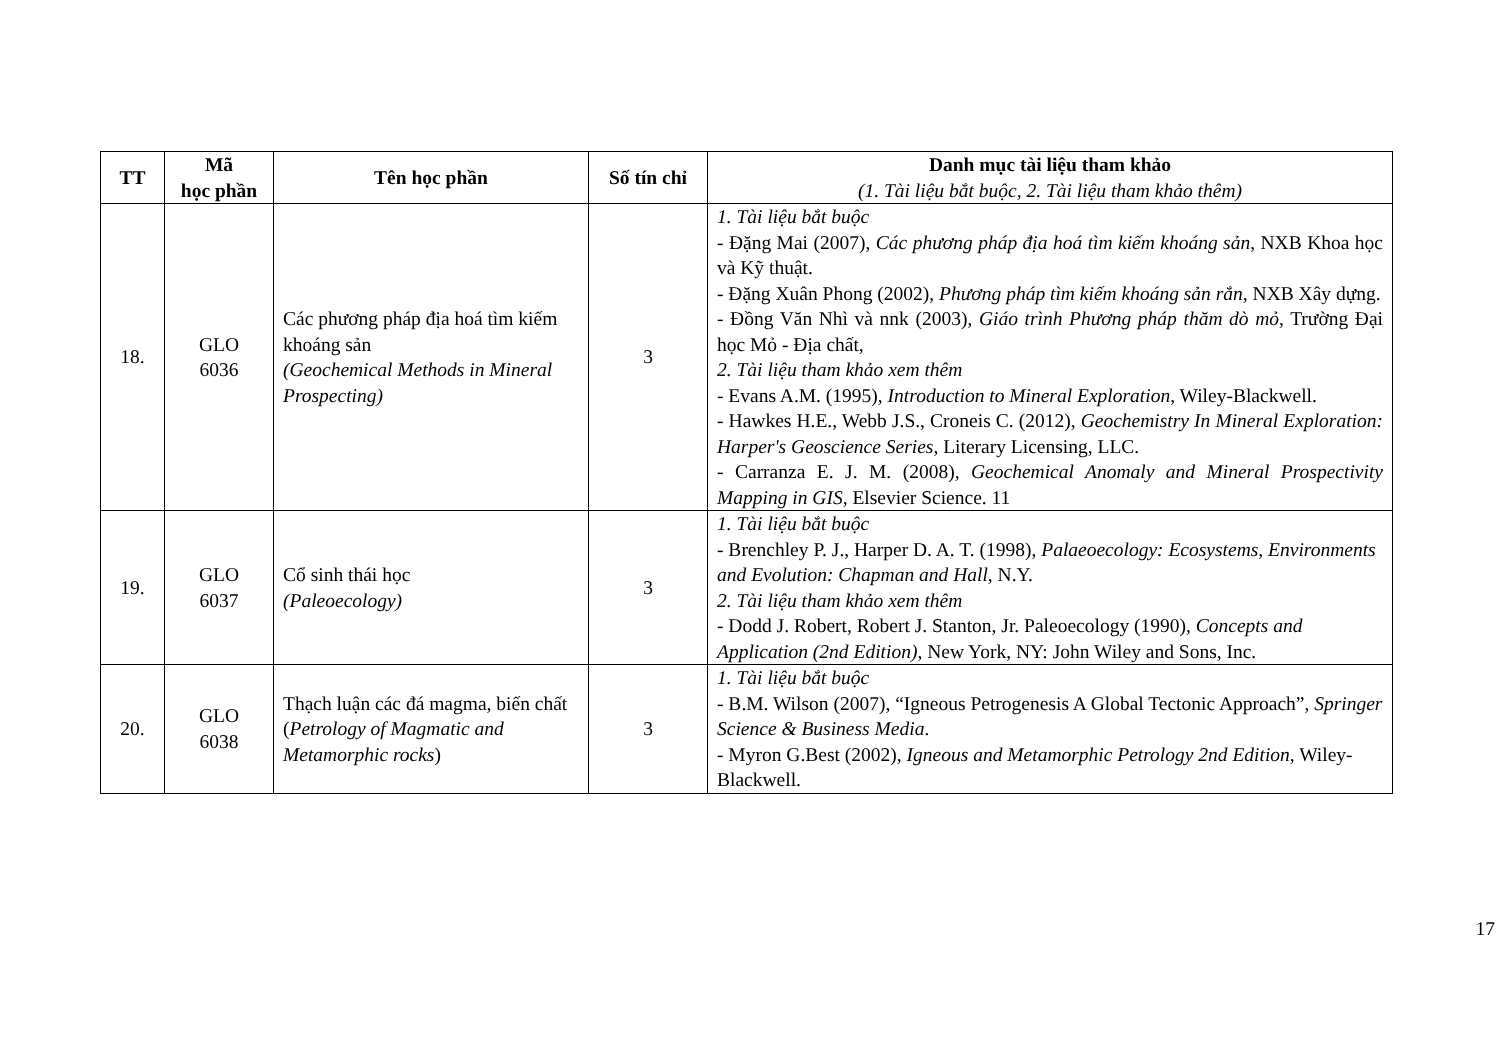| TT | Mã học phần | Tên học phần | Số tín chỉ | Danh mục tài liệu tham khảo (1. Tài liệu bắt buộc, 2. Tài liệu tham khảo thêm) |
| --- | --- | --- | --- | --- |
| 18. | GLO 6036 | Các phương pháp địa hoá tìm kiếm khoáng sản (Geochemical Methods in Mineral Prospecting) | 3 | 1. Tài liệu bắt buộc - Đặng Mai (2007), Các phương pháp địa hoá tìm kiếm khoáng sản , NXB Khoa học và Kỹ thuật. - Đặng Xuân Phong (2002), Phương pháp tìm kiếm khoáng sản rắn , NXB Xây dựng. - Đồng Văn Nhì và nnk (2003), Giáo trình Phương pháp thăm dò mỏ , Trường Đại học Mỏ - Địa chất, 2. Tài liệu tham khảo xem thêm - Evans A.M. (1995), Introduction to Mineral Exploration , Wiley-Blackwell. - Hawkes H.E., Webb J.S., Croneis C. (2012), Geochemistry In Mineral Exploration: Harper's Geoscience Series , Literary Licensing, LLC. - Carranza E. J. M. (2008), Geochemical Anomaly and Mineral Prospectivity Mapping in GIS , Elsevier Science. 11 |
| 19. | GLO 6037 | Cổ sinh thái học (Paleoecology) | 3 | 1. Tài liệu bắt buộc - Brenchley P. J., Harper D. A. T. (1998), Palaeoecology: Ecosystems, Environments and Evolution: Chapman and Hall , N.Y. 2. Tài liệu tham khảo xem thêm - Dodd J. Robert, Robert J. Stanton, Jr. Paleoecology (1990), Concepts and Application (2nd Edition) , New York, NY: John Wiley and Sons, Inc. |
| 20. | GLO 6038 | Thạch luận các đá magma, biến chất ( Petrology of Magmatic and Metamorphic rocks ) | 3 | 1. Tài liệu bắt buộc - B.M. Wilson (2007), “Igneous Petrogenesis A Global Tectonic Approach”, Springer Science & Business Media . - Myron G.Best (2002), Igneous and Metamorphic Petrology 2nd Edition , Wiley-Blackwell. |
17